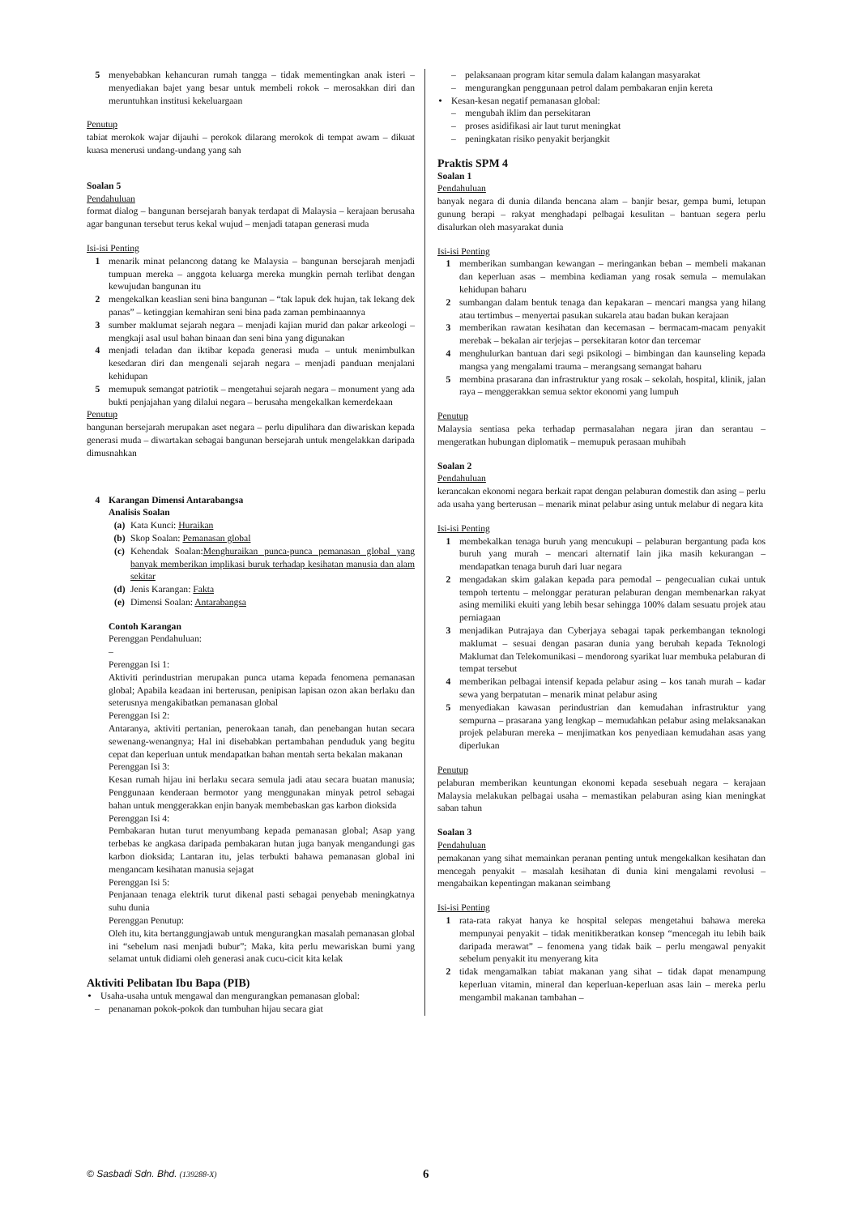5 menyebabkan kehancuran rumah tangga – tidak mementingkan anak isteri – menyediakan bajet yang besar untuk membeli rokok – merosakkan diri dan meruntuhkan institusi kekeluargaan
Penutup
tabiat merokok wajar dijauhi – perokok dilarang merokok di tempat awam – dikuat kuasa menerusi undang-undang yang sah
Soalan 5
Pendahuluan
format dialog – bangunan bersejarah banyak terdapat di Malaysia – kerajaan berusaha agar bangunan tersebut terus kekal wujud – menjadi tatapan generasi muda
Isi-isi Penting
1 menarik minat pelancong datang ke Malaysia – bangunan bersejarah menjadi tumpuan mereka – anggota keluarga mereka mungkin pernah terlibat dengan kewujudan bangunan itu
2 mengekalkan keaslian seni bina bangunan – “tak lapuk dek hujan, tak lekang dek panas” – ketinggian kemahiran seni bina pada zaman pembinaannya
3 sumber maklumat sejarah negara – menjadi kajian murid dan pakar arkeologi – mengkaji asal usul bahan binaan dan seni bina yang digunakan
4 menjadi teladan dan iktibar kepada generasi muda – untuk menimbulkan kesedaran diri dan mengenali sejarah negara – menjadi panduan menjalani kehidupan
5 memupuk semangat patriotik – mengetahui sejarah negara – monument yang ada bukti penjajahan yang dilalui negara – berusaha mengekalkan kemerdekaan
Penutup
bangunan bersejarah merupakan aset negara – perlu dipulihara dan diwariskan kepada generasi muda – diwartakan sebagai bangunan bersejarah untuk mengelakkan daripada dimusnahkan
4 Karangan Dimensi Antarabangsa
Analisis Soalan
(a) Kata Kunci: Huraikan
(b) Skop Soalan: Pemanasan global
(c) Kehendak Soalan:Menghuraikan punca-punca pemanasan global yang banyak memberikan implikasi buruk terhadap kesihatan manusia dan alam sekitar
(d) Jenis Karangan: Fakta
(e) Dimensi Soalan: Antarabangsa
Contoh Karangan
Perenggan Pendahuluan:
–
Perenggan Isi 1:
Aktiviti perindustrian merupakan punca utama kepada fenomena pemanasan global; Apabila keadaan ini berterusan, penipisan lapisan ozon akan berlaku dan seterusnya mengakibatkan pemanasan global
Perenggan Isi 2:
Antaranya, aktiviti pertanian, penerokaan tanah, dan penebangan hutan secara sewenang-wenangnya; Hal ini disebabkan pertambahan penduduk yang begitu cepat dan keperluan untuk mendapatkan bahan mentah serta bekalan makanan
Perenggan Isi 3:
Kesan rumah hijau ini berlaku secara semula jadi atau secara buatan manusia; Penggunaan kenderaan bermotor yang menggunakan minyak petrol sebagai bahan untuk menggerakkan enjin banyak membebaskan gas karbon dioksida
Perenggan Isi 4:
Pembakaran hutan turut menyumbang kepada pemanasan global; Asap yang terbebas ke angkasa daripada pembakaran hutan juga banyak mengandungi gas karbon dioksida; Lantaran itu, jelas terbukti bahawa pemanasan global ini mengancam kesihatan manusia sejagat
Perenggan Isi 5:
Penjanaan tenaga elektrik turut dikenal pasti sebagai penyebab meningkatnya suhu dunia
Perenggan Penutup:
Oleh itu, kita bertanggungjawab untuk mengurangkan masalah pemanasan global ini “sebelum nasi menjadi bubur”; Maka, kita perlu mewariskan bumi yang selamat untuk didiami oleh generasi anak cucu-cicit kita kelak
Aktiviti Pelibatan Ibu Bapa (PIB)
• Usaha-usaha untuk mengawal dan mengurangkan pemanasan global:
– penanaman pokok-pokok dan tumbuhan hijau secara giat
– pelaksanaan program kitar semula dalam kalangan masyarakat
– mengurangkan penggunaan petrol dalam pembakaran enjin kereta
• Kesan-kesan negatif pemanasan global:
– mengubah iklim dan persekitaran
– proses asidifikasi air laut turut meningkat
– peningkatan risiko penyakit berjangkit
Praktis SPM 4
Soalan 1
Pendahuluan
banyak negara di dunia dilanda bencana alam – banjir besar, gempa bumi, letupan gunung berapi – rakyat menghadapi pelbagai kesulitan – bantuan segera perlu disalurkan oleh masyarakat dunia
Isi-isi Penting
1 memberikan sumbangan kewangan – meringankan beban – membeli makanan dan keperluan asas – membina kediaman yang rosak semula – memulakan kehidupan baharu
2 sumbangan dalam bentuk tenaga dan kepakaran – mencari mangsa yang hilang atau tertimbus – menyertai pasukan sukarela atau badan bukan kerajaan
3 memberikan rawatan kesihatan dan kecemasan – bermacam-macam penyakit merebak – bekalan air terjejas – persekitaran kotor dan tercemar
4 menghulurkan bantuan dari segi psikologi – bimbingan dan kaunseling kepada mangsa yang mengalami trauma – merangsang semangat baharu
5 membina prasarana dan infrastruktur yang rosak – sekolah, hospital, klinik, jalan raya – menggerakkan semua sektor ekonomi yang lumpuh
Penutup
Malaysia sentiasa peka terhadap permasalahan negara jiran dan serantau – mengeratkan hubungan diplomatik – memupuk perasaan muhibah
Soalan 2
Pendahuluan
kerancakan ekonomi negara berkait rapat dengan pelaburan domestik dan asing – perlu ada usaha yang berterusan – menarik minat pelabur asing untuk melabur di negara kita
Isi-isi Penting
1 membekalkan tenaga buruh yang mencukupi – pelaburan bergantung pada kos buruh yang murah – mencari alternatif lain jika masih kekurangan – mendapatkan tenaga buruh dari luar negara
2 mengadakan skim galakan kepada para pemodal – pengecualian cukai untuk tempoh tertentu – melonggar peraturan pelaburan dengan membenarkan rakyat asing memiliki ekuiti yang lebih besar sehingga 100% dalam sesuatu projek atau perniagaan
3 menjadikan Putrajaya dan Cyberjaya sebagai tapak perkembangan teknologi maklumat – sesuai dengan pasaran dunia yang berubah kepada Teknologi Maklumat dan Telekomunikasi – mendorong syarikat luar membuka pelaburan di tempat tersebut
4 memberikan pelbagai intensif kepada pelabur asing – kos tanah murah – kadar sewa yang berpatutan – menarik minat pelabur asing
5 menyediakan kawasan perindustrian dan kemudahan infrastruktur yang sempurna – prasarana yang lengkap – memudahkan pelabur asing melaksanakan projek pelaburan mereka – menjimatkan kos penyediaan kemudahan asas yang diperlukan
Penutup
pelaburan memberikan keuntungan ekonomi kepada sesebuah negara – kerajaan Malaysia melakukan pelbagai usaha – memastikan pelaburan asing kian meningkat saban tahun
Soalan 3
Pendahuluan
pemakanan yang sihat memainkan peranan penting untuk mengekalkan kesihatan dan mencegah penyakit – masalah kesihatan di dunia kini mengalami revolusi – mengabaikan kepentingan makanan seimbang
Isi-isi Penting
1 rata-rata rakyat hanya ke hospital selepas mengetahui bahawa mereka mempunyai penyakit – tidak menitikberatkan konsep “mencegah itu lebih baik daripada merawat” – fenomena yang tidak baik – perlu mengawal penyakit sebelum penyakit itu menyerang kita
2 tidak mengamalkan tabiat makanan yang sihat – tidak dapat menampung keperluan vitamin, mineral dan keperluan-keperluan asas lain – mereka perlu mengambil makanan tambahan –
© Sasbadi Sdn. Bhd. (139288-X) 6